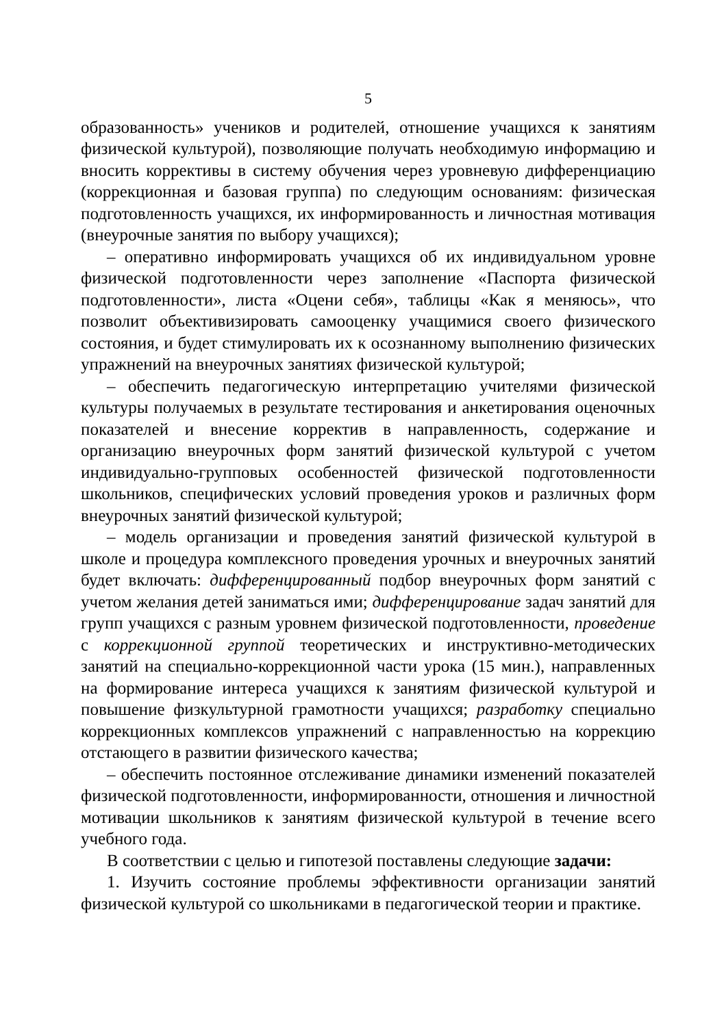5
образованность» учеников и родителей, отношение учащихся к занятиям физической культурой), позволяющие получать необходимую информацию и вносить коррективы в систему обучения через уровневую дифференциацию (коррекционная и базовая группа) по следующим основаниям: физическая подготовленность учащихся, их информированность и личностная мотивация (внеурочные занятия по выбору учащихся);
– оперативно информировать учащихся об их индивидуальном уровне физической подготовленности через заполнение «Паспорта физической подготовленности», листа «Оцени себя», таблицы «Как я меняюсь», что позволит объективизировать самооценку учащимися своего физического состояния, и будет стимулировать их к осознанному выполнению физических упражнений на внеурочных занятиях физической культурой;
– обеспечить педагогическую интерпретацию учителями физической культуры получаемых в результате тестирования и анкетирования оценочных показателей и внесение корректив в направленность, содержание и организацию внеурочных форм занятий физической культурой с учетом индивидуально-групповых особенностей физической подготовленности школьников, специфических условий проведения уроков и различных форм внеурочных занятий физической культурой;
– модель организации и проведения занятий физической культурой в школе и процедура комплексного проведения урочных и внеурочных занятий будет включать: дифференцированный подбор внеурочных форм занятий с учетом желания детей заниматься ими; дифференцирование задач занятий для групп учащихся с разным уровнем физической подготовленности, проведение с коррекционной группой теоретических и инструктивно-методических занятий на специально-коррекционной части урока (15 мин.), направленных на формирование интереса учащихся к занятиям физической культурой и повышение физкультурной грамотности учащихся; разработку специально коррекционных комплексов упражнений с направленностью на коррекцию отстающего в развитии физического качества;
– обеспечить постоянное отслеживание динамики изменений показателей физической подготовленности, информированности, отношения и личностной мотивации школьников к занятиям физической культурой в течение всего учебного года.
В соответствии с целью и гипотезой поставлены следующие задачи:
1. Изучить состояние проблемы эффективности организации занятий физической культурой со школьниками в педагогической теории и практике.